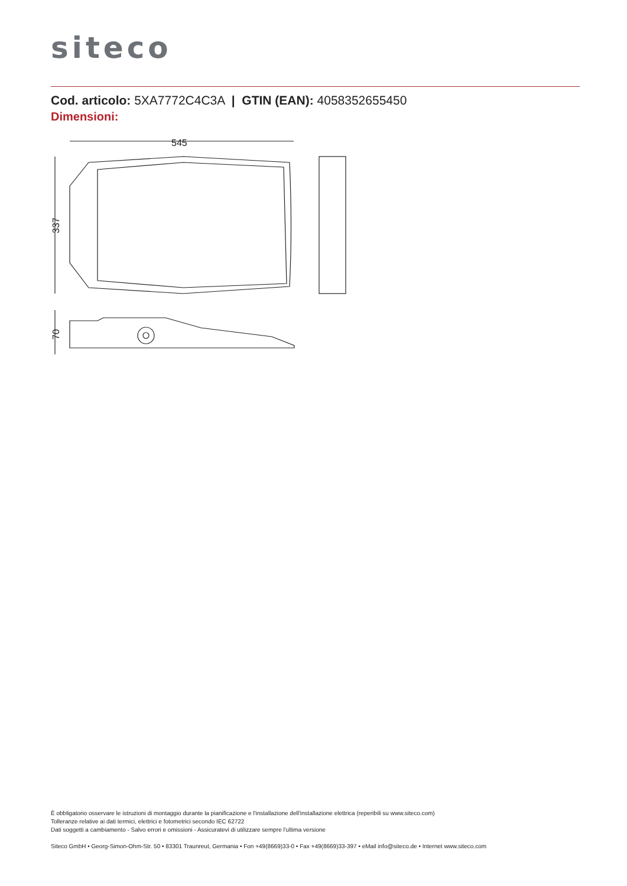siteco
Cod. articolo: 5XA7772C4C3A | GTIN (EAN): 4058352655450
Dimensioni:
545
337
70
È obbligatorio osservare le istruzioni di montaggio durante la pianificazione e l'installazione dell'installazione elettrica (reperibili su www.siteco.com)
Tolleranze relative ai dati termici, elettrici e fotometrici secondo IEC 62722
Dati soggetti a cambiamento - Salvo errori e omissioni - Assicuratevi di utilizzare sempre l'ultima versione
Siteco GmbH • Georg-Simon-Ohm-Str. 50 • 83301 Traunreut, Germania • Fon +49(8669)33-0 • Fax +49(8669)33-397 • eMail info@siteco.de • Internet www.siteco.com